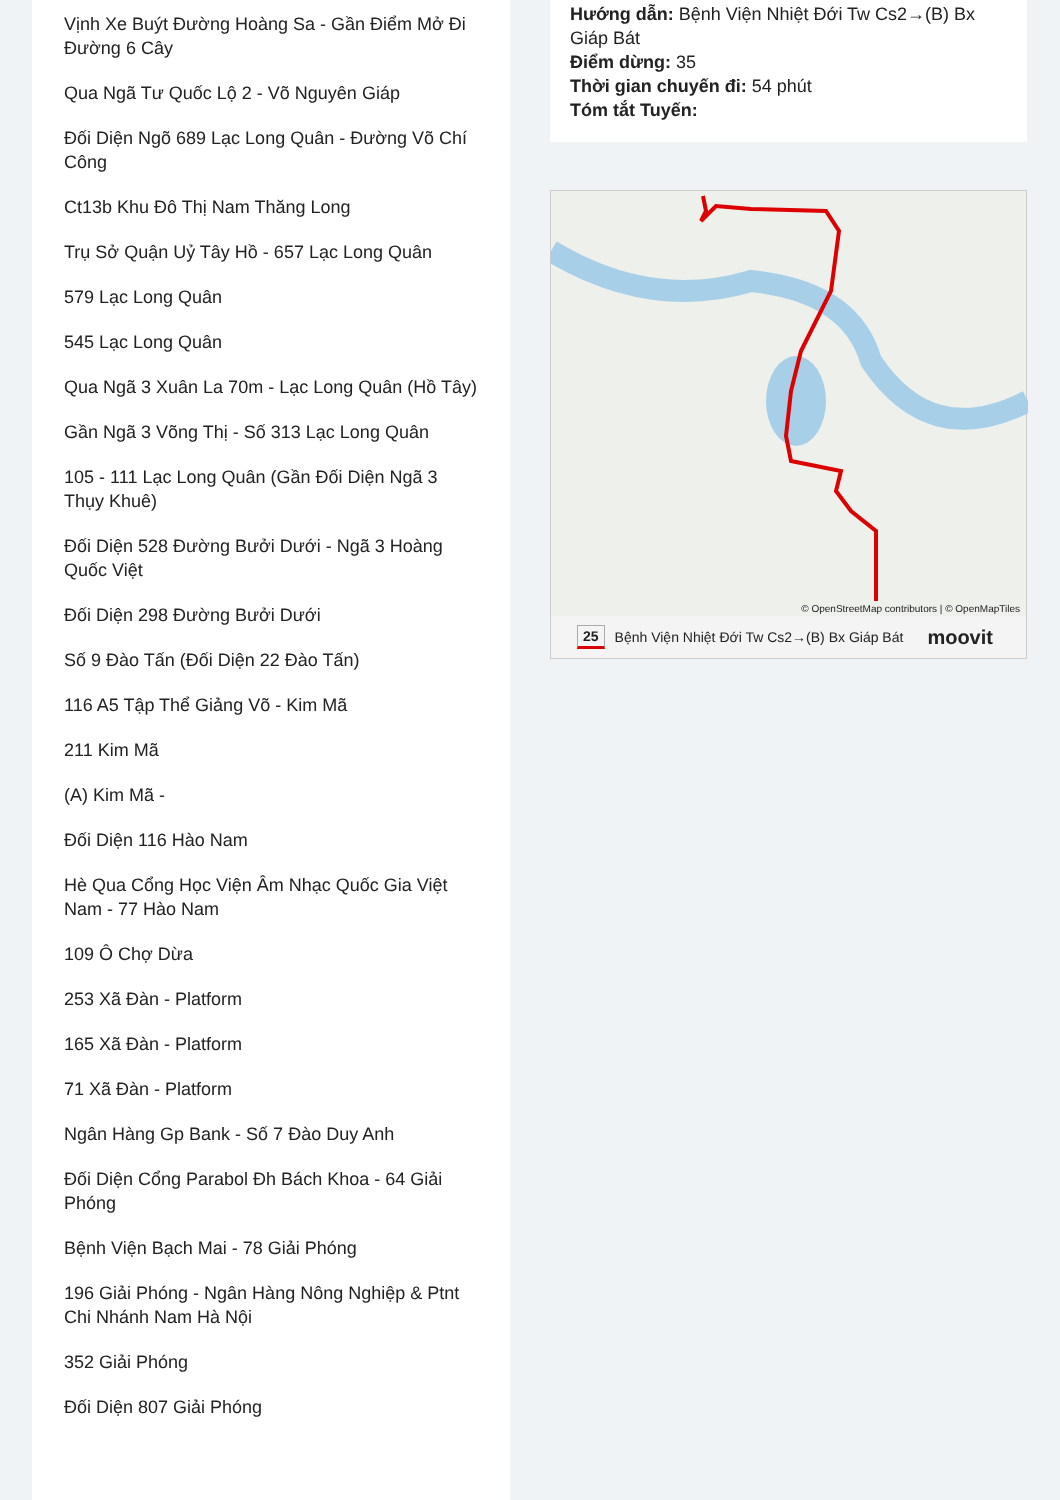Vịnh Xe Buýt Đường Hoàng Sa - Gần Điểm Mở Đi Đường 6 Cây
Qua Ngã Tư Quốc Lộ 2 - Võ Nguyên Giáp
Đối Diện Ngõ 689 Lạc Long Quân - Đường Võ Chí Công
Ct13b Khu Đô Thị Nam Thăng Long
Trụ Sở Quận Uỷ Tây Hồ - 657 Lạc Long Quân
579 Lạc Long Quân
545 Lạc Long Quân
Qua Ngã 3 Xuân La 70m - Lạc Long Quân (Hồ Tây)
Gần Ngã 3 Võng Thị - Số 313 Lạc Long Quân
105 - 111 Lạc Long Quân (Gần Đối Diện Ngã 3 Thụy Khuê)
Đối Diện 528 Đường Bưởi Dưới - Ngã 3 Hoàng Quốc Việt
Đối Diện 298 Đường Bưởi Dưới
Số 9 Đào Tấn (Đối Diện 22 Đào Tấn)
116 A5 Tập Thể Giảng Võ - Kim Mã
211 Kim Mã
(A) Kim Mã -
Đối Diện 116 Hào Nam
Hè Qua Cổng Học Viện Âm Nhạc Quốc Gia Việt Nam - 77 Hào Nam
109 Ô Chợ Dừa
253 Xã Đàn - Platform
165 Xã Đàn - Platform
71 Xã Đàn - Platform
Ngân Hàng Gp Bank - Số 7 Đào Duy Anh
Đối Diện Cổng Parabol Đh Bách Khoa - 64 Giải Phóng
Bệnh Viện Bạch Mai - 78 Giải Phóng
196 Giải Phóng - Ngân Hàng Nông Nghiệp & Ptnt Chi Nhánh Nam Hà Nội
352 Giải Phóng
Đối Diện 807 Giải Phóng
Hướng dẫn: Bệnh Viện Nhiệt Đới Tw Cs2→(B) Bx Giáp Bát
Điểm dừng: 35
Thời gian chuyến đi: 54 phút
Tóm tắt Tuyến:
© OpenStreetMap contributors | © OpenMapTiles
25 Bệnh Viện Nhiệt Đới Tw Cs2→(B) Bx Giáp Bát moovit